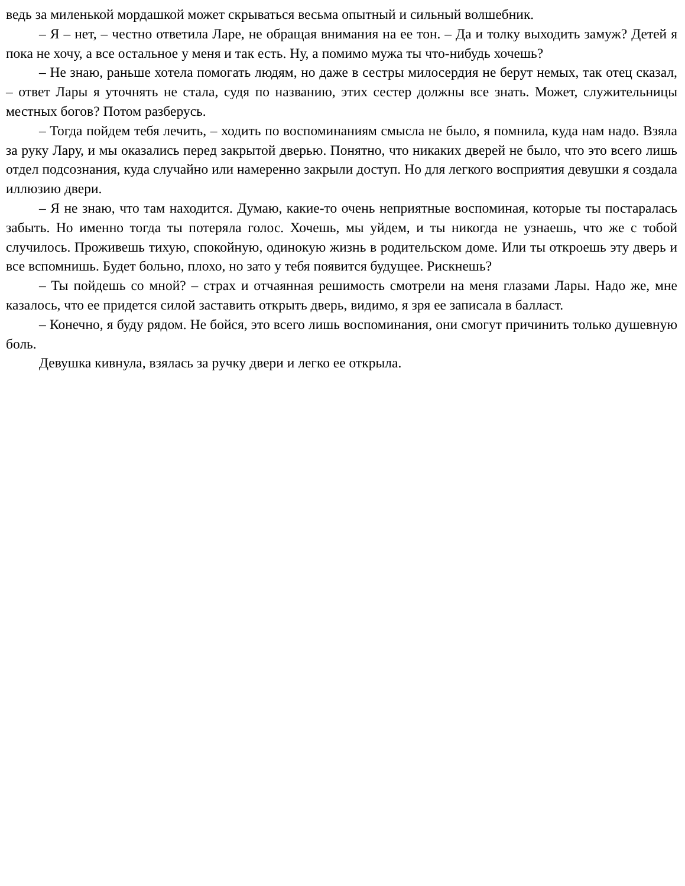ведь за миленькой мордашкой может скрываться весьма опытный и сильный волшебник.
– Я – нет, – честно ответила Ларе, не обращая внимания на ее тон. – Да и толку выходить замуж? Детей я пока не хочу, а все остальное у меня и так есть. Ну, а помимо мужа ты что-нибудь хочешь?
– Не знаю, раньше хотела помогать людям, но даже в сестры милосердия не берут немых, так отец сказал, – ответ Лары я уточнять не стала, судя по названию, этих сестер должны все знать. Может, служительницы местных богов? Потом разберусь.
– Тогда пойдем тебя лечить, – ходить по воспоминаниям смысла не было, я помнила, куда нам надо. Взяла за руку Лару, и мы оказались перед закрытой дверью. Понятно, что никаких дверей не было, что это всего лишь отдел подсознания, куда случайно или намеренно закрыли доступ. Но для легкого восприятия девушки я создала иллюзию двери.
– Я не знаю, что там находится. Думаю, какие-то очень неприятные воспоминая, которые ты постаралась забыть. Но именно тогда ты потеряла голос. Хочешь, мы уйдем, и ты никогда не узнаешь, что же с тобой случилось. Проживешь тихую, спокойную, одинокую жизнь в родительском доме. Или ты откроешь эту дверь и все вспомнишь. Будет больно, плохо, но зато у тебя появится будущее. Рискнешь?
– Ты пойдешь со мной? – страх и отчаянная решимость смотрели на меня глазами Лары. Надо же, мне казалось, что ее придется силой заставить открыть дверь, видимо, я зря ее записала в балласт.
– Конечно, я буду рядом. Не бойся, это всего лишь воспоминания, они смогут причинить только душевную боль.
Девушка кивнула, взялась за ручку двери и легко ее открыла.